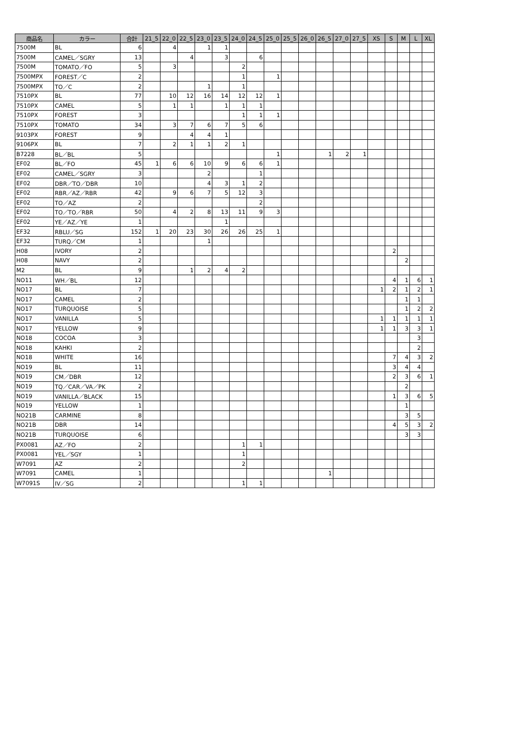| 商品名 | カラー | 合計 | 21_5 | 22_0 | 22_5 | 23_0 | 23_5 | 24_0 | 24_5 | 25_0 | 25_5 | 26_0 | 26_5 | 27_0 | 27_5 | XS | S | M | L | XL |
| --- | --- | --- | --- | --- | --- | --- | --- | --- | --- | --- | --- | --- | --- | --- | --- | --- | --- | --- | --- | --- |
| 7500M | BL | 6 | | 4 | | 1 | 1 | | | | | | | | | | | | | |
| 7500M | CAMEL／SGRY | 13 | | | 4 | | 3 | | 6 | | | | | | | | | | | |
| 7500M | TOMATO／FO | 5 | | 3 | | | | 2 | | | | | | | | | | | | |
| 7500MPX | FOREST／C | 2 | | | | | | 1 | | 1 | | | | | | | | | | |
| 7500MPX | TO／C | 2 | | | | 1 | | 1 | | | | | | | | | | | | |
| 7510PX | BL | 77 | | 10 | 12 | 16 | 14 | 12 | 12 | 1 | | | | | | | | | | |
| 7510PX | CAMEL | 5 | | 1 | 1 | | 1 | 1 | 1 | | | | | | | | | | | |
| 7510PX | FOREST | 3 | | | | | | 1 | 1 | 1 | | | | | | | | | | |
| 7510PX | TOMATO | 34 | | 3 | 7 | 6 | 7 | 5 | 6 | | | | | | | | | | | |
| 9103PX | FOREST | 9 | | | 4 | 4 | 1 | | | | | | | | | | | | | |
| 9106PX | BL | 7 | | 2 | 1 | 1 | 2 | 1 | | | | | | | | | | | | |
| B7228 | BL／BL | 5 | | | | | | | | 1 | | | 1 | 2 | 1 | | | | | |
| EF02 | BL／FO | 45 | 1 | 6 | 6 | 10 | 9 | 6 | 6 | 1 | | | | | | | | | | |
| EF02 | CAMEL／SGRY | 3 | | | | 2 | | | 1 | | | | | | | | | | | |
| EF02 | DBR／TO／DBR | 10 | | | | 4 | 3 | 1 | 2 | | | | | | | | | | | |
| EF02 | RBR／AZ／RBR | 42 | | 9 | 6 | 7 | 5 | 12 | 3 | | | | | | | | | | | |
| EF02 | TO／AZ | 2 | | | | | | | 2 | | | | | | | | | | | |
| EF02 | TO／TO／RBR | 50 | | 4 | 2 | 8 | 13 | 11 | 9 | 3 | | | | | | | | | | |
| EF02 | YE／AZ／YE | 1 | | | | | 1 | | | | | | | | | | | | | |
| EF32 | RBLU／SG | 152 | 1 | 20 | 23 | 30 | 26 | 26 | 25 | 1 | | | | | | | | | | |
| EF32 | TURQ／CM | 1 | | | | 1 | | | | | | | | | | | | | | |
| H08 | IVORY | 2 | | | | | | | | | | | | | | | 2 | | | |
| H08 | NAVY | 2 | | | | | | | | | | | | | | | | 2 | | |
| M2 | BL | 9 | | | 1 | 2 | 4 | 2 | | | | | | | | | | | | |
| NO11 | WH／BL | 12 | | | | | | | | | | | | | | | 4 | 1 | 6 | 1 |
| NO17 | BL | 7 | | | | | | | | | | | | | | 1 | 2 | 1 | 2 | 1 |
| NO17 | CAMEL | 2 | | | | | | | | | | | | | | | | 1 | 1 | |
| NO17 | TURQUOISE | 5 | | | | | | | | | | | | | | | | 1 | 2 | 2 |
| NO17 | VANILLA | 5 | | | | | | | | | | | | | | 1 | 1 | 1 | 1 | 1 |
| NO17 | YELLOW | 9 | | | | | | | | | | | | | | 1 | 1 | 3 | 3 | 1 |
| NO18 | COCOA | 3 | | | | | | | | | | | | | | | | | 3 | |
| NO18 | KAHKI | 2 | | | | | | | | | | | | | | | | | 2 | |
| NO18 | WHITE | 16 | | | | | | | | | | | | | | | 7 | 4 | 3 | 2 |
| NO19 | BL | 11 | | | | | | | | | | | | | | | 3 | 4 | 4 | |
| NO19 | CM／DBR | 12 | | | | | | | | | | | | | | | 2 | 3 | 6 | 1 |
| NO19 | TQ／CAR／VA／PK | 2 | | | | | | | | | | | | | | | | 2 | | |
| NO19 | VANILLA／BLACK | 15 | | | | | | | | | | | | | | | 1 | 3 | 6 | 5 |
| NO19 | YELLOW | 1 | | | | | | | | | | | | | | | | 1 | | |
| NO21B | CARMINE | 8 | | | | | | | | | | | | | | | | 3 | 5 | |
| NO21B | DBR | 14 | | | | | | | | | | | | | | | 4 | 5 | 3 | 2 |
| NO21B | TURQUOISE | 6 | | | | | | | | | | | | | | | | 3 | 3 | |
| PX0081 | AZ／FO | 2 | | | | | | 1 | 1 | | | | | | | | | | | |
| PX0081 | YEL／SGY | 1 | | | | | | 1 | | | | | | | | | | | | |
| W7091 | AZ | 2 | | | | | | 2 | | | | | | | | | | | | |
| W7091 | CAMEL | 1 | | | | | | | | | | | 1 | | | | | | | |
| W7091S | IV／SG | 2 | | | | | | 1 | 1 | | | | | | | | | | | |